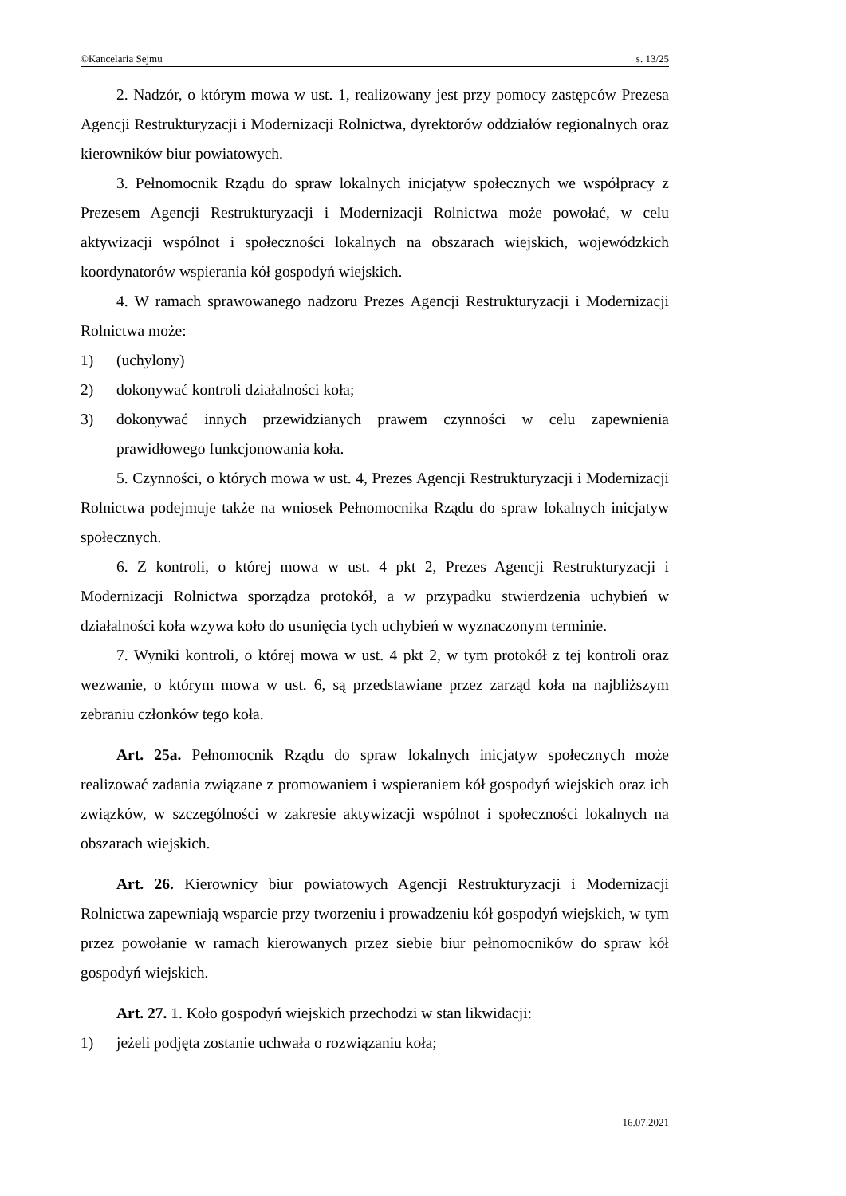©Kancelaria Sejmu s. 13/25
2. Nadzór, o którym mowa w ust. 1, realizowany jest przy pomocy zastępców Prezesa Agencji Restrukturyzacji i Modernizacji Rolnictwa, dyrektorów oddziałów regionalnych oraz kierowników biur powiatowych.
3. Pełnomocnik Rządu do spraw lokalnych inicjatyw społecznych we współpracy z Prezesem Agencji Restrukturyzacji i Modernizacji Rolnictwa może powołać, w celu aktywizacji wspólnot i społeczności lokalnych na obszarach wiejskich, wojewódzkich koordynatorów wspierania kół gospodyń wiejskich.
4. W ramach sprawowanego nadzoru Prezes Agencji Restrukturyzacji i Modernizacji Rolnictwa może:
1) (uchylony)
2) dokonywać kontroli działalności koła;
3) dokonywać innych przewidzianych prawem czynności w celu zapewnienia prawidłowego funkcjonowania koła.
5. Czynności, o których mowa w ust. 4, Prezes Agencji Restrukturyzacji i Modernizacji Rolnictwa podejmuje także na wniosek Pełnomocnika Rządu do spraw lokalnych inicjatyw społecznych.
6. Z kontroli, o której mowa w ust. 4 pkt 2, Prezes Agencji Restrukturyzacji i Modernizacji Rolnictwa sporządza protokół, a w przypadku stwierdzenia uchybień w działalności koła wzywa koło do usunięcia tych uchybień w wyznaczonym terminie.
7. Wyniki kontroli, o której mowa w ust. 4 pkt 2, w tym protokół z tej kontroli oraz wezwanie, o którym mowa w ust. 6, są przedstawiane przez zarząd koła na najbliższym zebraniu członków tego koła.
Art. 25a. Pełnomocnik Rządu do spraw lokalnych inicjatyw społecznych może realizować zadania związane z promowaniem i wspieraniem kół gospodyń wiejskich oraz ich związków, w szczególności w zakresie aktywizacji wspólnot i społeczności lokalnych na obszarach wiejskich.
Art. 26. Kierownicy biur powiatowych Agencji Restrukturyzacji i Modernizacji Rolnictwa zapewniają wsparcie przy tworzeniu i prowadzeniu kół gospodyń wiejskich, w tym przez powołanie w ramach kierowanych przez siebie biur pełnomocników do spraw kół gospodyń wiejskich.
Art. 27. 1. Koło gospodyń wiejskich przechodzi w stan likwidacji:
1) jeżeli podjęta zostanie uchwała o rozwiązaniu koła;
16.07.2021